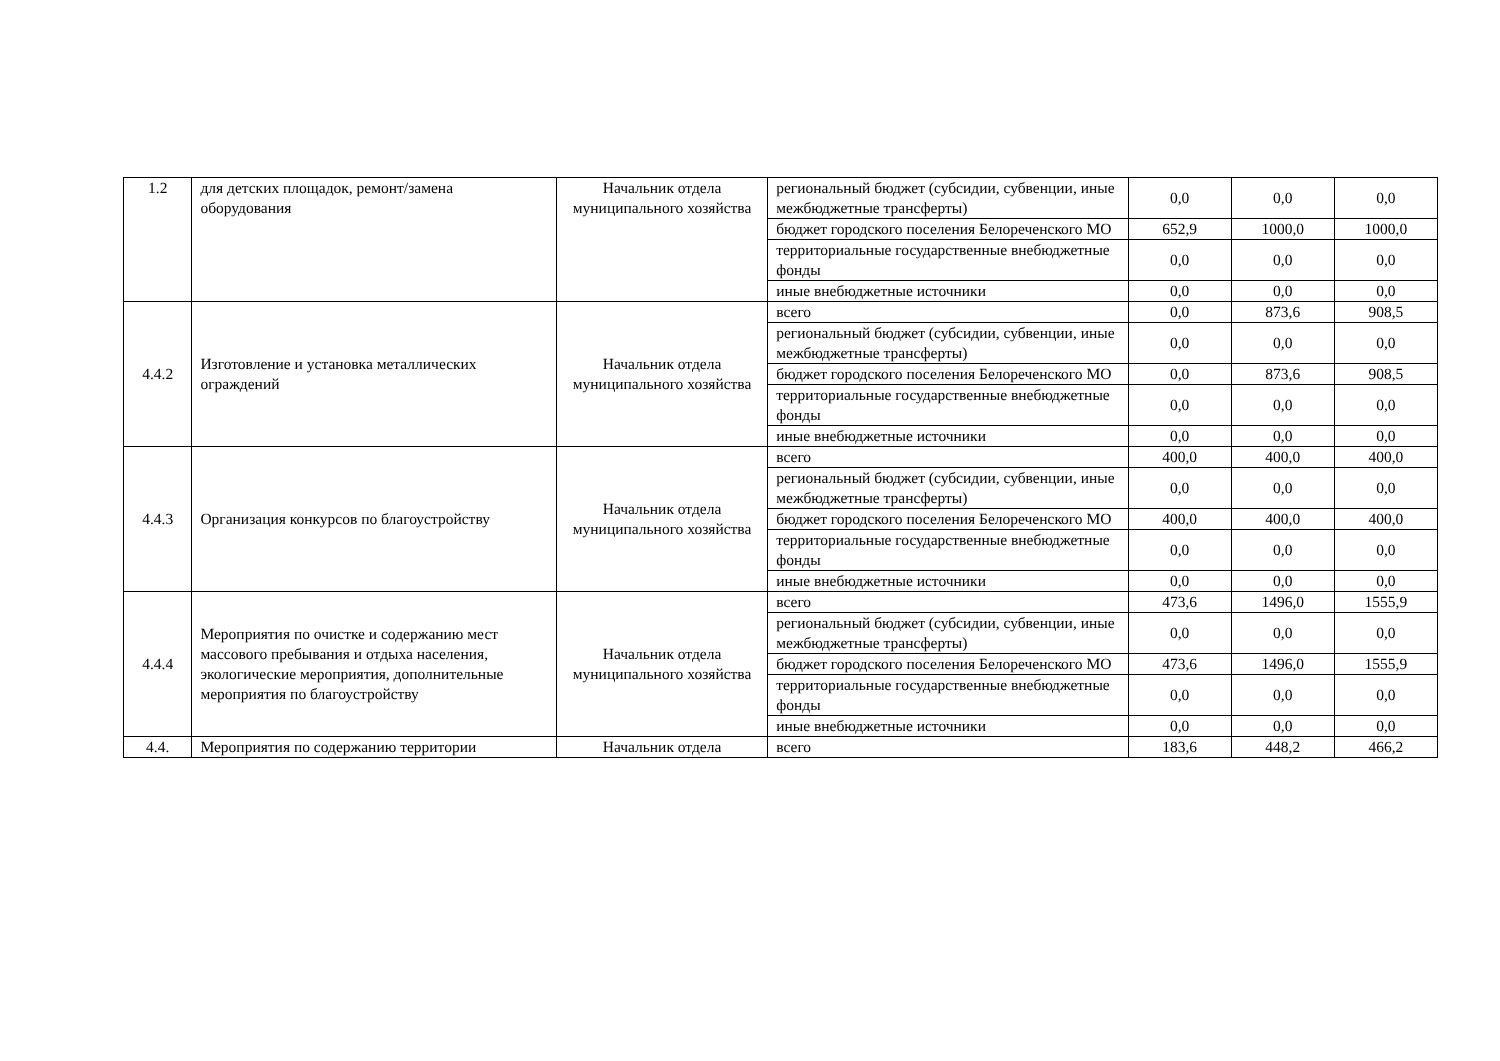| 1.2 | для детских площадок, ремонт/замена оборудования | Начальник отдела муниципального хозяйства | региональный бюджет (субсидии, субвенции, иные межбюджетные трансферты) | 0,0 | 0,0 | 0,0 |
| | | | бюджет городского поселения Белореченского МО | 652,9 | 1000,0 | 1000,0 |
| | | | территориальные государственные внебюджетные фонды | 0,0 | 0,0 | 0,0 |
| | | | иные внебюджетные источники | 0,0 | 0,0 | 0,0 |
| 4.4.2 | Изготовление и установка металлических ограждений | Начальник отдела муниципального хозяйства | всего | 0,0 | 873,6 | 908,5 |
| | | | региональный бюджет (субсидии, субвенции, иные межбюджетные трансферты) | 0,0 | 0,0 | 0,0 |
| | | | бюджет городского поселения Белореченского МО | 0,0 | 873,6 | 908,5 |
| | | | территориальные государственные внебюджетные фонды | 0,0 | 0,0 | 0,0 |
| | | | иные внебюджетные источники | 0,0 | 0,0 | 0,0 |
| 4.4.3 | Организация конкурсов по благоустройству | Начальник отдела муниципального хозяйства | всего | 400,0 | 400,0 | 400,0 |
| | | | региональный бюджет (субсидии, субвенции, иные межбюджетные трансферты) | 0,0 | 0,0 | 0,0 |
| | | | бюджет городского поселения Белореченского МО | 400,0 | 400,0 | 400,0 |
| | | | территориальные государственные внебюджетные фонды | 0,0 | 0,0 | 0,0 |
| | | | иные внебюджетные источники | 0,0 | 0,0 | 0,0 |
| 4.4.4 | Мероприятия по очистке и содержанию мест массового пребывания и отдыха населения, экологические мероприятия, дополнительные мероприятия по благоустройству | Начальник отдела муниципального хозяйства | всего | 473,6 | 1496,0 | 1555,9 |
| | | | региональный бюджет (субсидии, субвенции, иные межбюджетные трансферты) | 0,0 | 0,0 | 0,0 |
| | | | бюджет городского поселения Белореченского МО | 473,6 | 1496,0 | 1555,9 |
| | | | территориальные государственные внебюджетные фонды | 0,0 | 0,0 | 0,0 |
| | | | иные внебюджетные источники | 0,0 | 0,0 | 0,0 |
| 4.4. | Мероприятия по содержанию территории | Начальник отдела | всего | 183,6 | 448,2 | 466,2 |